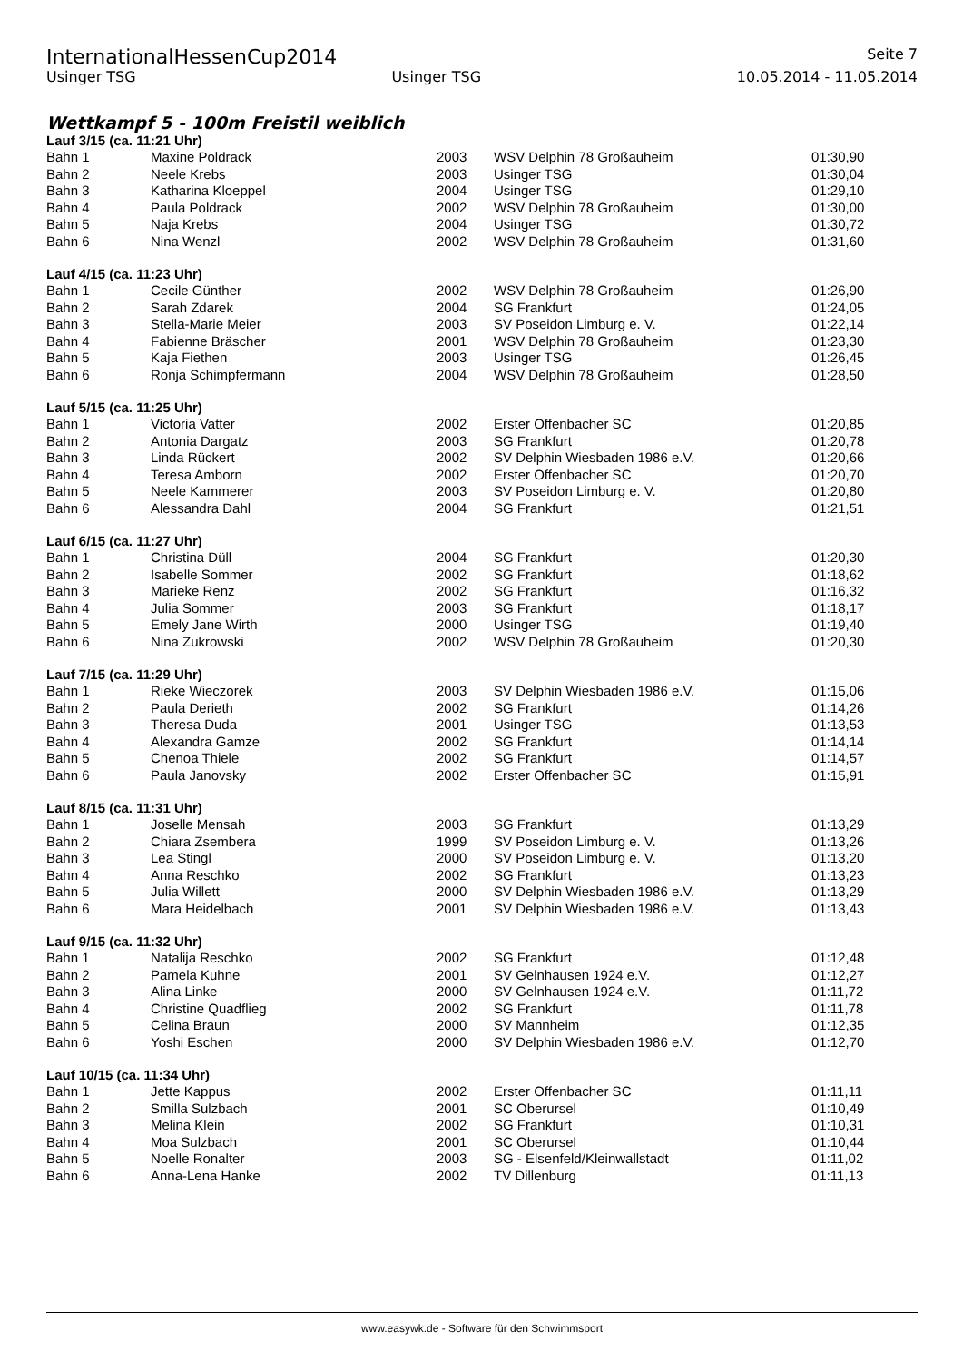InternationalHessenCup2014 Seite 7
Usinger TSG Usinger TSG 10.05.2014 - 11.05.2014
Wettkampf 5 - 100m Freistil weiblich
Lauf 3/15 (ca. 11:21 Uhr)
| Bahn 1 | Maxine Poldrack | 2003 | WSV Delphin 78 Großauheim | 01:30,90 |
| Bahn 2 | Neele Krebs | 2003 | Usinger TSG | 01:30,04 |
| Bahn 3 | Katharina Kloeppel | 2004 | Usinger TSG | 01:29,10 |
| Bahn 4 | Paula Poldrack | 2002 | WSV Delphin 78 Großauheim | 01:30,00 |
| Bahn 5 | Naja Krebs | 2004 | Usinger TSG | 01:30,72 |
| Bahn 6 | Nina Wenzl | 2002 | WSV Delphin 78 Großauheim | 01:31,60 |
Lauf 4/15 (ca. 11:23 Uhr)
| Bahn 1 | Cecile Günther | 2002 | WSV Delphin 78 Großauheim | 01:26,90 |
| Bahn 2 | Sarah Zdarek | 2004 | SG Frankfurt | 01:24,05 |
| Bahn 3 | Stella-Marie Meier | 2003 | SV Poseidon Limburg e. V. | 01:22,14 |
| Bahn 4 | Fabienne Bräscher | 2001 | WSV Delphin 78 Großauheim | 01:23,30 |
| Bahn 5 | Kaja Fiethen | 2003 | Usinger TSG | 01:26,45 |
| Bahn 6 | Ronja Schimpfermann | 2004 | WSV Delphin 78 Großauheim | 01:28,50 |
Lauf 5/15 (ca. 11:25 Uhr)
| Bahn 1 | Victoria Vatter | 2002 | Erster Offenbacher SC | 01:20,85 |
| Bahn 2 | Antonia Dargatz | 2003 | SG Frankfurt | 01:20,78 |
| Bahn 3 | Linda Rückert | 2002 | SV Delphin Wiesbaden 1986 e.V. | 01:20,66 |
| Bahn 4 | Teresa Amborn | 2002 | Erster Offenbacher SC | 01:20,70 |
| Bahn 5 | Neele Kammerer | 2003 | SV Poseidon Limburg e. V. | 01:20,80 |
| Bahn 6 | Alessandra Dahl | 2004 | SG Frankfurt | 01:21,51 |
Lauf 6/15 (ca. 11:27 Uhr)
| Bahn 1 | Christina Düll | 2004 | SG Frankfurt | 01:20,30 |
| Bahn 2 | Isabelle Sommer | 2002 | SG Frankfurt | 01:18,62 |
| Bahn 3 | Marieke Renz | 2002 | SG Frankfurt | 01:16,32 |
| Bahn 4 | Julia Sommer | 2003 | SG Frankfurt | 01:18,17 |
| Bahn 5 | Emely Jane Wirth | 2000 | Usinger TSG | 01:19,40 |
| Bahn 6 | Nina Zukrowski | 2002 | WSV Delphin 78 Großauheim | 01:20,30 |
Lauf 7/15 (ca. 11:29 Uhr)
| Bahn 1 | Rieke Wieczorek | 2003 | SV Delphin Wiesbaden 1986 e.V. | 01:15,06 |
| Bahn 2 | Paula Derieth | 2002 | SG Frankfurt | 01:14,26 |
| Bahn 3 | Theresa Duda | 2001 | Usinger TSG | 01:13,53 |
| Bahn 4 | Alexandra Gamze | 2002 | SG Frankfurt | 01:14,14 |
| Bahn 5 | Chenoa Thiele | 2002 | SG Frankfurt | 01:14,57 |
| Bahn 6 | Paula Janovsky | 2002 | Erster Offenbacher SC | 01:15,91 |
Lauf 8/15 (ca. 11:31 Uhr)
| Bahn 1 | Joselle Mensah | 2003 | SG Frankfurt | 01:13,29 |
| Bahn 2 | Chiara Zsembera | 1999 | SV Poseidon Limburg e. V. | 01:13,26 |
| Bahn 3 | Lea Stingl | 2000 | SV Poseidon Limburg e. V. | 01:13,20 |
| Bahn 4 | Anna Reschko | 2002 | SG Frankfurt | 01:13,23 |
| Bahn 5 | Julia Willett | 2000 | SV Delphin Wiesbaden 1986 e.V. | 01:13,29 |
| Bahn 6 | Mara Heidelbach | 2001 | SV Delphin Wiesbaden 1986 e.V. | 01:13,43 |
Lauf 9/15 (ca. 11:32 Uhr)
| Bahn 1 | Natalija Reschko | 2002 | SG Frankfurt | 01:12,48 |
| Bahn 2 | Pamela Kuhne | 2001 | SV Gelnhausen 1924 e.V. | 01:12,27 |
| Bahn 3 | Alina Linke | 2000 | SV Gelnhausen 1924 e.V. | 01:11,72 |
| Bahn 4 | Christine Quadflieg | 2002 | SG Frankfurt | 01:11,78 |
| Bahn 5 | Celina Braun | 2000 | SV Mannheim | 01:12,35 |
| Bahn 6 | Yoshi Eschen | 2000 | SV Delphin Wiesbaden 1986 e.V. | 01:12,70 |
Lauf 10/15 (ca. 11:34 Uhr)
| Bahn 1 | Jette Kappus | 2002 | Erster Offenbacher SC | 01:11,11 |
| Bahn 2 | Smilla Sulzbach | 2001 | SC Oberursel | 01:10,49 |
| Bahn 3 | Melina Klein | 2002 | SG Frankfurt | 01:10,31 |
| Bahn 4 | Moa Sulzbach | 2001 | SC Oberursel | 01:10,44 |
| Bahn 5 | Noelle Ronalter | 2003 | SG - Elsenfeld/Kleinwallstadt | 01:11,02 |
| Bahn 6 | Anna-Lena Hanke | 2002 | TV Dillenburg | 01:11,13 |
www.easywk.de - Software für den Schwimmsport